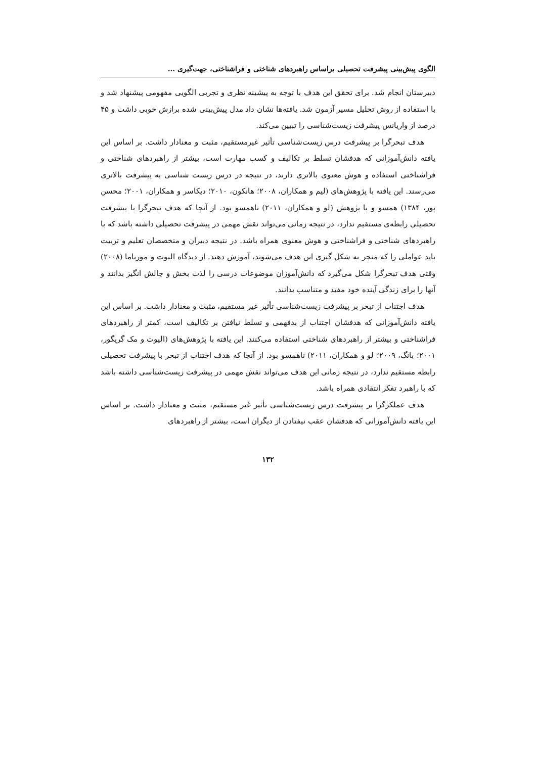الگوی پیش‌بینی پیشرفت تحصیلی براساس راهبردهای شناختی و فراشناختی، جهت‌گیری ...
دبیرستان انجام شد. برای تحقق این هدف با توجه به پیشینه نظری و تجربی الگویی مفهومی پیشنهاد شد و با استفاده از روش تحلیل مسیر آزمون شد. یافته‌ها نشان داد مدل پیش‌بینی شده برازش خوبی داشت و ۴۵ درصد از واریانس پیشرفت زیست‌شناسی را تبیین می‌کند.
هدف تبحرگرا بر پیشرفت درس زیست‌شناسی تأثیر غیرمستقیم، مثبت و معنادار داشت. بر اساس این یافته دانش‌آموزانی که هدفشان تسلط بر تکالیف و کسب مهارت است، بیشتر از راهبردهای شناختی و فراشناختی استفاده و هوش معنوی بالاتری دارند، در نتیجه در درس زیست شناسی به پیشرفت بالاتری می‌رسند. این یافته با پژوهش‌های (لیم و همکاران، ۲۰۰۸؛ هانکون، ۲۰۱۰؛ دیکاسر و همکاران، ۲۰۰۱؛ محسن پور، ۱۳۸۴) همسو و با پژوهش (لو و همکاران، ۲۰۱۱) ناهمسو بود. از آنجا که هدف تبحرگرا با پیشرفت تحصیلی رابطه‌ی مستقیم ندارد، در نتیجه زمانی می‌تواند نقش مهمی در پیشرفت تحصیلی داشته باشد که با راهبردهای شناختی و فراشناختی و هوش معنوی همراه باشد. در نتیجه دبیران و متخصصان تعلیم و تربیت باید عواملی را که منجر به شکل گیری این هدف می‌شوند، آموزش دهند. از دیدگاه الیوت و موریاما (۲۰۰۸) وقتی هدف تبحرگرا شکل می‌گیرد که دانش‌آموزان موضوعات درسی را لذت بخش و چالش انگیز بدانند و آنها را برای زندگی آینده خود مفید و متناسب بدانند.
هدف اجتناب از تبحر بر پیشرفت زیست‌شناسی تأثیر غیر مستقیم، مثبت و معنادار داشت. بر اساس این یافته دانش‌آموزانی که هدفشان اجتناب از بدفهمی و تسلط نیافتن بر تکالیف است، کمتر از راهبردهای فراشناختی و بیشتر از راهبردهای شناختی استفاده می‌کنند. این یافته با پژوهش‌های (الیوت و مک گریگور، ۲۰۰۱؛ بانگ، ۲۰۰۹؛ لو و همکاران، ۲۰۱۱) ناهمسو بود. از آنجا که هدف اجتناب از تبحر با پیشرفت تحصیلی رابطه مستقیم ندارد، در نتیجه زمانی این هدف می‌تواند نقش مهمی در پیشرفت زیست‌شناسی داشته باشد که با راهبرد تفکر انتقادی همراه باشد.
هدف عملکرگرا بر پیشرفت درس زیست‌شناسی تأثیر غیر مستقیم، مثبت و معنادار داشت. بر اساس این یافته دانش‌آموزانی که هدفشان عقب نیفتادن از دیگران است، بیشتر از راهبردهای
۱۳۲